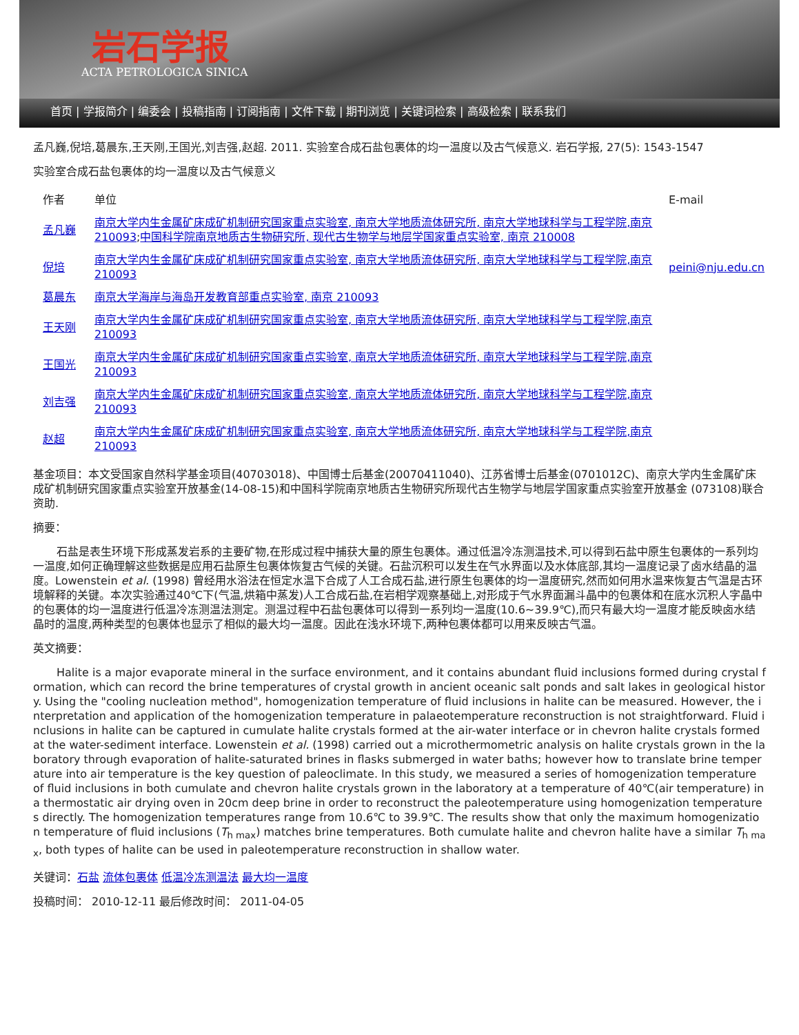岩石学报
ACTA PETROLOGICA SINICA
首页 | 学报简介 | 编委会 | 投稿指南 | 订阅指南 | 文件下载 | 期刊浏览 | 关键词检索 | 高级检索 | 联系我们
孟凡巍,倪培,葛晨东,王天刚,王国光,刘吉强,赵超. 2011. 实验室合成石盐包裹体的均一温度以及古气候意义. 岩石学报, 27(5): 1543-1547
实验室合成石盐包裹体的均一温度以及古气候意义
| 作者 | 单位 | E-mail |
| 孟凡巍 | 南京大学内生金属矿床成矿机制研究国家重点实验室, 南京大学地质流体研究所, 南京大学地球科学与工程学院,南京 210093 ; 中国科学院南京地质古生物研究所, 现代古生物学与地层学国家重点实验室, 南京 210008 | |
| 倪培 | 南京大学内生金属矿床成矿机制研究国家重点实验室, 南京大学地质流体研究所, 南京大学地球科学与工程学院,南京 210093 | peini@nju.edu.cn |
| 葛晨东 | 南京大学海岸与海岛开发教育部重点实验室, 南京 210093 | |
| 王天刚 | 南京大学内生金属矿床成矿机制研究国家重点实验室, 南京大学地质流体研究所, 南京大学地球科学与工程学院,南京 210093 | |
| 王国光 | 南京大学内生金属矿床成矿机制研究国家重点实验室, 南京大学地质流体研究所, 南京大学地球科学与工程学院,南京 210093 | |
| 刘吉强 | 南京大学内生金属矿床成矿机制研究国家重点实验室, 南京大学地质流体研究所, 南京大学地球科学与工程学院,南京 210093 | |
| 赵超 | 南京大学内生金属矿床成矿机制研究国家重点实验室, 南京大学地质流体研究所, 南京大学地球科学与工程学院,南京 210093 | |
基金项目：本文受国家自然科学基金项目(40703018)、中国博士后基金(20070411040)、江苏省博士后基金(0701012C)、南京大学内生金属矿床成矿机制研究国家重点实验室开放基金(14-08-15)和中国科学院南京地质古生物研究所现代古生物学与地层学国家重点实验室开放基金 (073108)联合资助.
摘要：
石盐是表生环境下形成蒸发岩系的主要矿物,在形成过程中捕获大量的原生包裹体。通过低温冷冻测温技术,可以得到石盐中原生包裹体的一系列均一温度,如何正确理解这些数据是应用石盐原生包裹体恢复古气候的关键。石盐沉积可以发生在气水界面以及水体底部,其均一温度记录了卤水结晶的温度。Lowenstein et al. (1998) 曾经用水浴法在恒定水温下合成了人工合成石盐,进行原生包裹体的均一温度研究,然而如何用水温来恢复古气温是古环境解释的关键。本次实验通过40℃下(气温,烘箱中蒸发)人工合成石盐,在岩相学观察基础上,对形成于气水界面漏斗晶中的包裹体和在底水沉积人字晶中的包裹体的均一温度进行低温冷冻测温法测定。测温过程中石盐包裹体可以得到一系列均一温度(10.6~39.9℃),而只有最大均一温度才能反映卤水结晶时的温度,两种类型的包裹体也显示了相似的最大均一温度。因此在浅水环境下,两种包裹体都可以用来反映古气温。
英文摘要：
Halite is a major evaporate mineral in the surface environment, and it contains abundant fluid inclusions formed during crystal formation, which can record the brine temperatures of crystal growth in ancient oceanic salt ponds and salt lakes in geological history. Using the "cooling nucleation method", homogenization temperature of fluid inclusions in halite can be measured. However, the interpretation and application of the homogenization temperature in palaeotemperature reconstruction is not straightforward. Fluid inclusions in halite can be captured in cumulate halite crystals formed at the air-water interface or in chevron halite crystals formed at the water-sediment interface. Lowenstein et al. (1998) carried out a microthermometric analysis on halite crystals grown in the laboratory through evaporation of halite-saturated brines in flasks submerged in water baths; however how to translate brine temperature into air temperature is the key question of paleoclimate. In this study, we measured a series of homogenization temperature of fluid inclusions in both cumulate and chevron halite crystals grown in the laboratory at a temperature of 40℃(air temperature) in a thermostatic air drying oven in 20cm deep brine in order to reconstruct the paleotemperature using homogenization temperatures directly. The homogenization temperatures range from 10.6℃ to 39.9℃. The results show that only the maximum homogenization temperature of fluid inclusions (T<sub>h max</sub>) matches brine temperatures. Both cumulate halite and chevron halite have a similar T<sub>h max</sub>, both types of halite can be used in paleotemperature reconstruction in shallow water.
关键词：石盐 流体包裹体 低温冷冻测温法 最大均一温度
投稿时间： 2010-12-11 最后修改时间： 2011-04-05